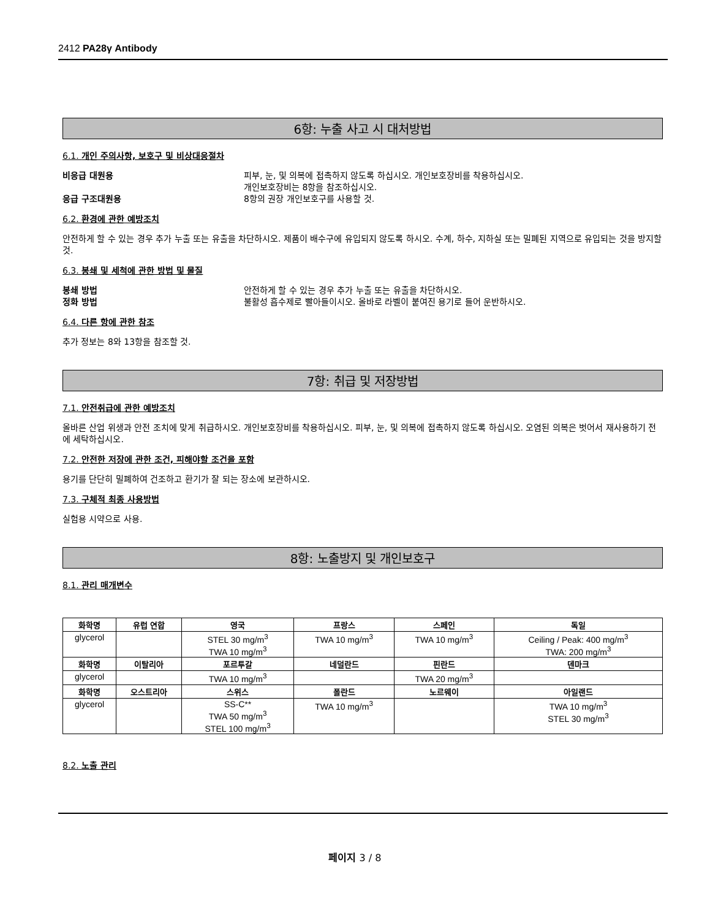2412 PA28γ Antibody
6항: 누출 사고 시 대처방법
6.1. 개인 주의사항, 보호구 및 비상대응절차
비응급 대원용 피부, 눈, 및 의복에 접촉하지 않도록 하십시오. 개인보호장비를 착용하십시오.
개인보호장비는 8항을 참조하십시오.
응급 구조대원용 8항의 권장 개인보호구를 사용할 것.
6.2. 환경에 관한 예방조치
안전하게 할 수 있는 경우 추가 누출 또는 유출을 차단하시오. 제품이 배수구에 유입되지 않도록 하시오. 수계, 하수, 지하실 또는 밀폐된 지역으로 유입되는 것을 방지할 것.
6.3. 봉쇄 및 세척에 관한 방법 및 물질
봉쇄 방법 안전하게 할 수 있는 경우 추가 누출 또는 유출을 차단하시오.
정화 방법 불활성 흡수제로 빨아들이시오. 올바로 라벨이 붙여진 용기로 들어 운반하시오.
6.4. 다른 항에 관한 참조
추가 정보는 8와 13항을 참조할 것.
7항: 취급 및 저장방법
7.1. 안전취급에 관한 예방조치
올바른 산업 위생과 안전 조치에 맞게 취급하시오. 개인보호장비를 착용하십시오. 피부, 눈, 및 의복에 접촉하지 않도록 하십시오. 오염된 의복은 벗어서 재사용하기 전에 세탁하십시오.
7.2. 안전한 저장에 관한 조건, 피해야할 조건을 포함
용기를 단단히 밀폐하여 건조하고 환기가 잘 되는 장소에 보관하시오.
7.3. 구체적 최종 사용방법
실험용 시약으로 사용.
8항: 노출방지 및 개인보호구
8.1. 관리 매개변수
| 화학명 | 유럽 연합 | 영국 | 프랑스 | 스페인 | 독일 |
| --- | --- | --- | --- | --- | --- |
| glycerol | | STEL 30 mg/m<sup>3</sup> TWA 10 mg/m<sup>3</sup> | TWA 10 mg/m<sup>3</sup> | TWA 10 mg/m<sup>3</sup> | Ceiling / Peak: 400 mg/m<sup>3</sup> TWA: 200 mg/m<sup>3</sup> |
| 화학명 | 이탈리아 | 포르투갈 | 네덜란드 | 핀란드 | 덴마크 |
| glycerol | | TWA 10 mg/m<sup>3</sup> | | TWA 20 mg/m<sup>3</sup> | |
| 화학명 | 오스트리아 | 스위스 | 폴란드 | 노르웨이 | 아일랜드 |
| glycerol | | SS-C** TWA 50 mg/m<sup>3</sup> STEL 100 mg/m<sup>3</sup> | TWA 10 mg/m<sup>3</sup> | | TWA 10 mg/m<sup>3</sup> STEL 30 mg/m<sup>3</sup> |
8.2. 노출 관리
페이지 3 / 8